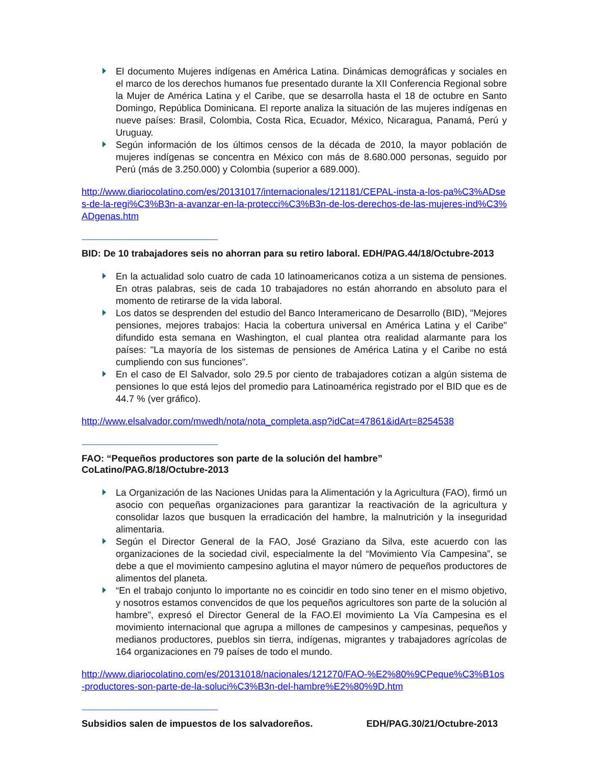El documento Mujeres indígenas en América Latina. Dinámicas demográficas y sociales en el marco de los derechos humanos fue presentado durante la XII Conferencia Regional sobre la Mujer de América Latina y el Caribe, que se desarrolla hasta el 18 de octubre en Santo Domingo, República Dominicana. El reporte analiza la situación de las mujeres indígenas en nueve países: Brasil, Colombia, Costa Rica, Ecuador, México, Nicaragua, Panamá, Perú y Uruguay.
Según información de los últimos censos de la década de 2010, la mayor población de mujeres indígenas se concentra en México con más de 8.680.000 personas, seguido por Perú (más de 3.250.000) y Colombia (superior a 689.000).
http://www.diariocolatino.com/es/20131017/internacionales/121181/CEPAL-insta-a-los-pa%C3%ADses-de-la-regi%C3%B3n-a-avanzar-en-la-protecci%C3%B3n-de-los-derechos-de-las-mujeres-ind%C3%ADgenas.htm
-----------------------------------------------------------------------------------------
BID: De 10 trabajadores seis no ahorran para su retiro laboral. EDH/PAG.44/18/Octubre-2013
En la actualidad solo cuatro de cada 10 latinoamericanos cotiza a un sistema de pensiones. En otras palabras, seis de cada 10 trabajadores no están ahorrando en absoluto para el momento de retirarse de la vida laboral.
Los datos se desprenden del estudio del Banco Interamericano de Desarrollo (BID), "Mejores pensiones, mejores trabajos: Hacia la cobertura universal en América Latina y el Caribe" difundido esta semana en Washington, el cual plantea otra realidad alarmante para los países: "La mayoría de los sistemas de pensiones de América Latina y el Caribe no está cumpliendo con sus funciones".
En el caso de El Salvador, solo 29.5 por ciento de trabajadores cotizan a algún sistema de pensiones lo que está lejos del promedio para Latinoamérica registrado por el BID que es de 44.7 % (ver gráfico).
http://www.elsalvador.com/mwedh/nota/nota_completa.asp?idCat=47861&idArt=8254538
-----------------------------------------------------------------------------------------
FAO: “Pequeños productores son parte de la solución del hambre” CoLatino/PAG.8/18/Octubre-2013
La Organización de las Naciones Unidas para la Alimentación y la Agricultura (FAO), firmó un asocio con pequeñas organizaciones para garantizar la reactivación de la agricultura y consolidar lazos que busquen la erradicación del hambre, la malnutrición y la inseguridad alimentaria.
Según el Director General de la FAO, José Graziano da Silva, este acuerdo con las organizaciones de la sociedad civil, especialmente la del “Movimiento Vía Campesina”, se debe a que el movimiento campesino aglutina el mayor número de pequeños productores de alimentos del planeta.
“En el trabajo conjunto lo importante no es coincidir en todo sino tener en el mismo objetivo, y nosotros estamos convencidos de que los pequeños agricultores son parte de la solución al hambre”, expresó el Director General de la FAO.El movimiento La Vía Campesina es el movimiento internacional que agrupa a millones de campesinos y campesinas, pequeños y medianos productores, pueblos sin tierra, indígenas, migrantes y trabajadores agrícolas de 164 organizaciones en 79 países de todo el mundo.
http://www.diariocolatino.com/es/20131018/nacionales/121270/FAO-%E2%80%9CPeque%C3%B1os-productores-son-parte-de-la-soluci%C3%B3n-del-hambre%E2%80%9D.htm
-----------------------------------------------------------------------------------------
Subsidios salen de impuestos de los salvadoreños. EDH/PAG.30/21/Octubre-2013